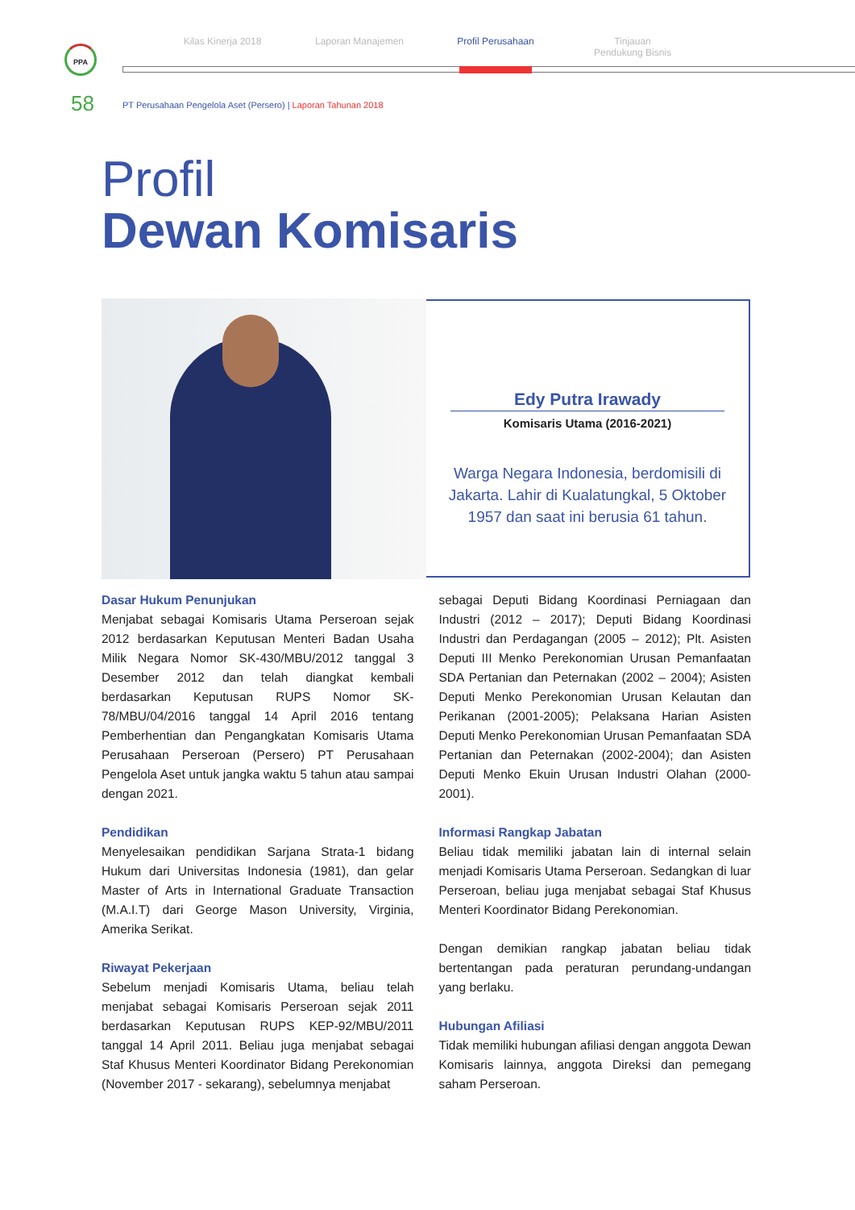Kilas Kinerja 2018 Laporan Manajemen Profil Perusahaan Tinjauan
Pendukung Bisnis
PPA
58
PT Perusahaan Pengelola Aset (Persero) | Laporan Tahunan 2018
Profil
Dewan Komisaris
Edy Putra Irawady
Komisaris Utama (2016-2021)
Warga Negara Indonesia, berdomisili di Jakarta. Lahir di Kualatungkal, 5 Oktober 1957 dan saat ini berusia 61 tahun.
Dasar Hukum Penunjukan
Menjabat sebagai Komisaris Utama Perseroan sejak 2012 berdasarkan Keputusan Menteri Badan Usaha Milik Negara Nomor SK-430/MBU/2012 tanggal 3 Desember 2012 dan telah diangkat kembali berdasarkan Keputusan RUPS Nomor SK-78/MBU/04/2016 tanggal 14 April 2016 tentang Pemberhentian dan Pengangkatan Komisaris Utama Perusahaan Perseroan (Persero) PT Perusahaan Pengelola Aset untuk jangka waktu 5 tahun atau sampai dengan 2021.
Pendidikan
Menyelesaikan pendidikan Sarjana Strata-1 bidang Hukum dari Universitas Indonesia (1981), dan gelar Master of Arts in International Graduate Transaction (M.A.I.T) dari George Mason University, Virginia, Amerika Serikat.
Riwayat Pekerjaan
Sebelum menjadi Komisaris Utama, beliau telah menjabat sebagai Komisaris Perseroan sejak 2011 berdasarkan Keputusan RUPS KEP-92/MBU/2011 tanggal 14 April 2011. Beliau juga menjabat sebagai Staf Khusus Menteri Koordinator Bidang Perekonomian (November 2017 - sekarang), sebelumnya menjabat
sebagai Deputi Bidang Koordinasi Perniagaan dan Industri (2012 – 2017); Deputi Bidang Koordinasi Industri dan Perdagangan (2005 – 2012); Plt. Asisten Deputi III Menko Perekonomian Urusan Pemanfaatan SDA Pertanian dan Peternakan (2002 – 2004); Asisten Deputi Menko Perekonomian Urusan Kelautan dan Perikanan (2001-2005); Pelaksana Harian Asisten Deputi Menko Perekonomian Urusan Pemanfaatan SDA Pertanian dan Peternakan (2002-2004); dan Asisten Deputi Menko Ekuin Urusan Industri Olahan (2000-2001).
Informasi Rangkap Jabatan
Beliau tidak memiliki jabatan lain di internal selain menjadi Komisaris Utama Perseroan. Sedangkan di luar Perseroan, beliau juga menjabat sebagai Staf Khusus Menteri Koordinator Bidang Perekonomian.
Dengan demikian rangkap jabatan beliau tidak bertentangan pada peraturan perundang-undangan yang berlaku.
Hubungan Afiliasi
Tidak memiliki hubungan afiliasi dengan anggota Dewan Komisaris lainnya, anggota Direksi dan pemegang saham Perseroan.